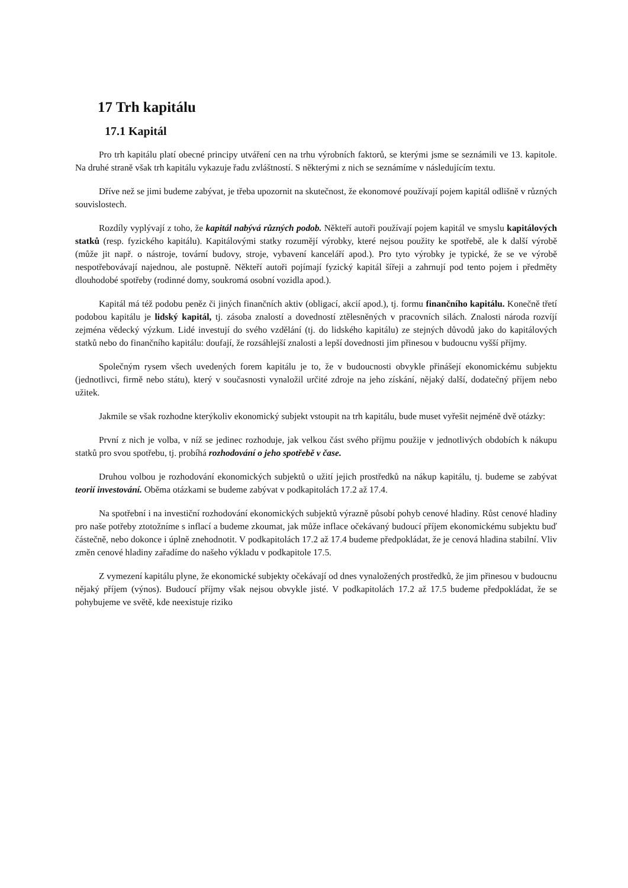17 Trh kapitálu
17.1 Kapitál
Pro trh kapitálu platí obecné principy utváření cen na trhu výrobních faktorů, se kterými jsme se seznámili ve 13. kapitole. Na druhé straně však trh kapitálu vykazuje řadu zvláštností. S některými z nich se seznámíme v následujícím textu.
Dříve než se jimi budeme zabývat, je třeba upozornit na skutečnost, že ekonomové používají pojem kapitál odlišně v různých souvislostech.
Rozdíly vyplývají z toho, že kapitál nabývá různých podob. Někteří autoři používají pojem kapitál ve smyslu kapitálových statků (resp. fyzického kapitálu). Kapitálovými statky rozumějí výrobky, které nejsou použity ke spotřebě, ale k další výrobě (může jit např. o nástroje, tovární budovy, stroje, vybavení kanceláří apod.). Pro tyto výrobky je typické, že se ve výrobě nespotřebovávají najednou, ale postupně. Někteří autoři pojímají fyzický kapitál šířeji a zahrnují pod tento pojem i předměty dlouhodobé spotřeby (rodinné domy, soukromá osobní vozidla apod.).
Kapitál má též podobu peněz či jiných finančních aktiv (obligací, akcií apod.), tj. formu finančního kapitálu. Konečně třetí podobou kapitálu je lidský kapitál, tj. zásoba znalostí a dovedností ztělesněných v pracovních silách. Znalosti národa rozvíjí zejména vědecký výzkum. Lidé investují do svého vzdělání (tj. do lidského kapitálu) ze stejných důvodů jako do kapitálových statků nebo do finančního kapitálu: doufají, že rozsáhlejší znalosti a lepší dovednosti jim přinesou v budoucnu vyšší příjmy.
Společným rysem všech uvedených forem kapitálu je to, že v budoucnosti obvykle přinášejí ekonomickému subjektu (jednotlivci, firmě nebo státu), který v současnosti vynaložil určité zdroje na jeho získání, nějaký další, dodatečný příjem nebo užitek.
Jakmile se však rozhodne kterýkoliv ekonomický subjekt vstoupit na trh kapitálu, bude muset vyřešit nejméně dvě otázky:
První z nich je volba, v níž se jedinec rozhoduje, jak velkou část svého příjmu použije v jednotlivých obdobích k nákupu statků pro svou spotřebu, tj. probíhá rozhodování o jeho spotřebě v čase.
Druhou volbou je rozhodování ekonomických subjektů o užití jejich prostředků na nákup kapitálu, tj. budeme se zabývat teorií investování. Oběma otázkami se budeme zabývat v podkapitolách 17.2 až 17.4.
Na spotřební i na investiční rozhodování ekonomických subjektů výrazně působí pohyb cenové hladiny. Růst cenové hladiny pro naše potřeby ztotožníme s inflací a budeme zkoumat, jak může inflace očekávaný budoucí příjem ekonomickému subjektu buď částečně, nebo dokonce i úplně znehodnotit. V podkapitolách 17.2 až 17.4 budeme předpokládat, že je cenová hladina stabilní. Vliv změn cenové hladiny zařadíme do našeho výkladu v podkapitole 17.5.
Z vymezení kapitálu plyne, že ekonomické subjekty očekávají od dnes vynaložených prostředků, že jim přinesou v budoucnu nějaký příjem (výnos). Budoucí příjmy však nejsou obvykle jisté. V podkapitolách 17.2 až 17.5 budeme předpokládat, že se pohybujeme ve světě, kde neexistuje riziko